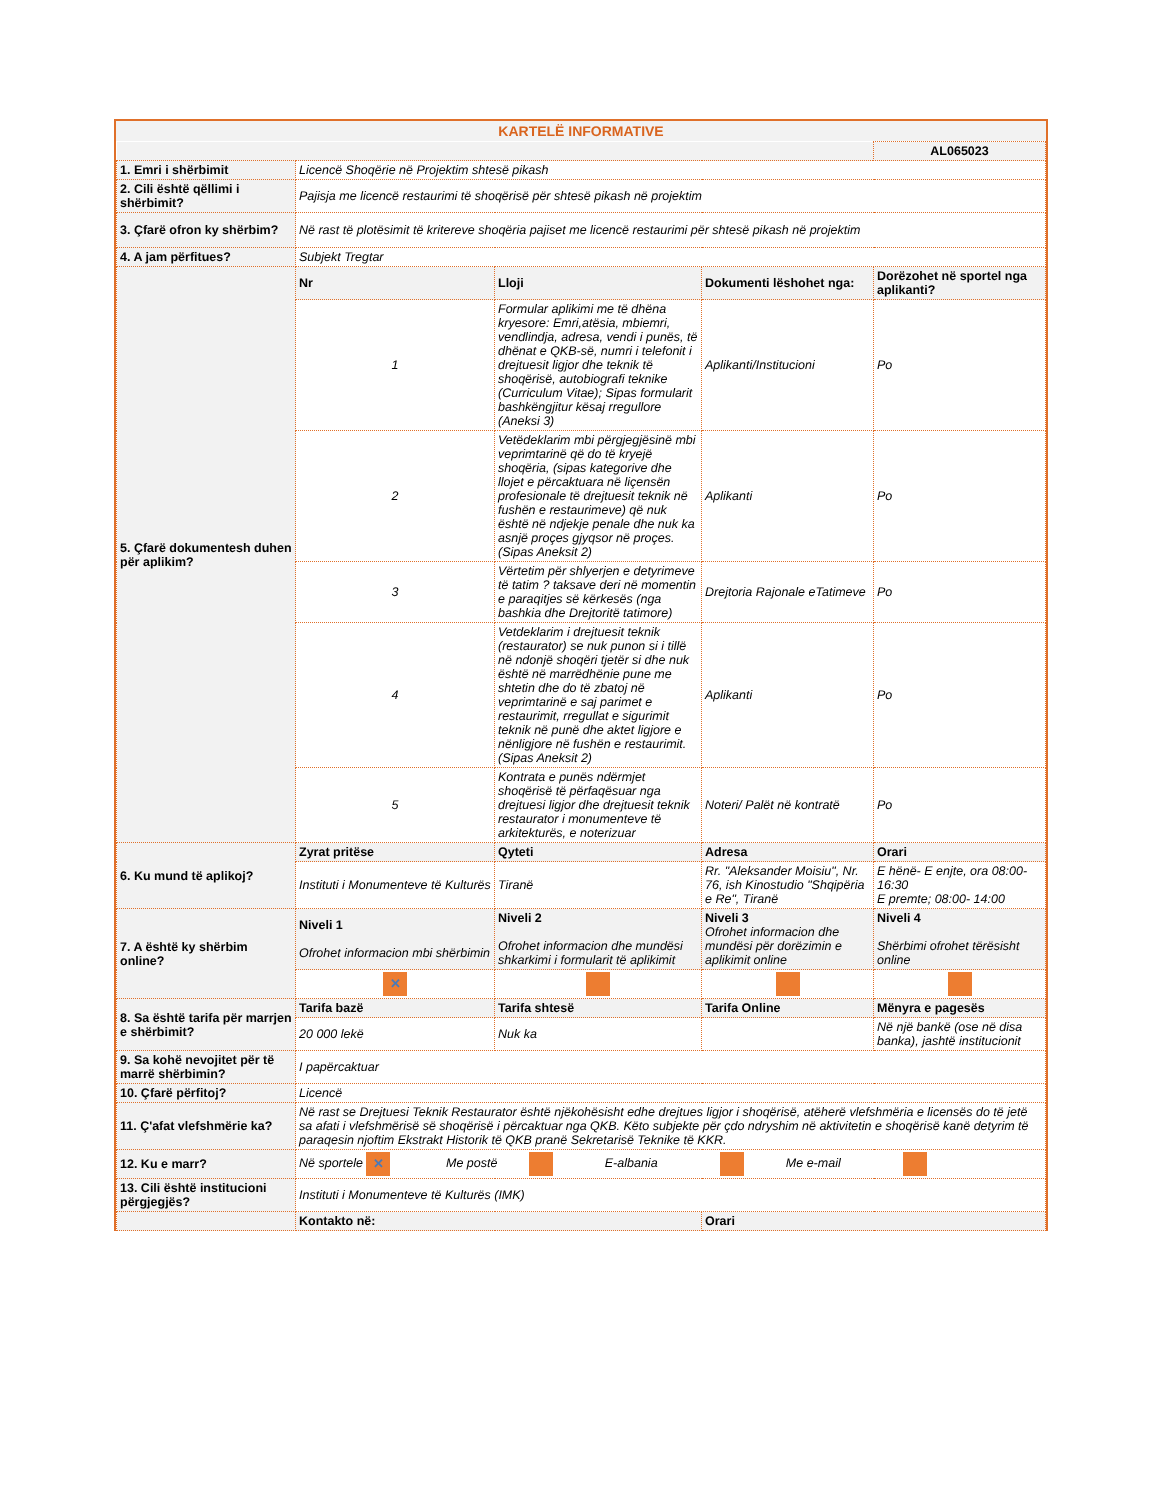KARTELË INFORMATIVE
| | | | | AL065023 |
| 1. Emri i shërbimit | Licencë Shoqërie në Projektim shtesë pikash | | | |
| 2. Cili është qëllimi i shërbimit? | Pajisja me licencë restaurimi të shoqërisë për shtesë pikash në projektim | | | |
| 3. Çfarë ofron ky shërbim? | Në rast të plotësimit të kritereve shoqëria pajiset me licencë restaurimi për shtesë pikash në projektim | | | |
| 4. A jam përfitues? | Subjekt Tregtar | | | |
| 5. Çfarë dokumentesh duhen për aplikim? | Nr | Lloji | Dokumenti lëshohet nga: | Dorëzohet në sportel nga aplikanti? |
| | 1 | Formular aplikimi me të dhëna kryesore: Emri,atësia, mbiemri, vendlindja, adresa, vendi i punës, të dhënat e QKB-së, numri i telefonit i drejtuesit ligjor dhe teknik të shoqërisë, autobiografi teknike (Curriculum Vitae); Sipas formularit bashkëngjitur kësaj rregullore (Aneksi 3) | Aplikanti/Institucioni | Po |
| | 2 | Vetëdeklarim mbi përgjegjësinë mbi veprimtarinë që do të kryejë shoqëria, (sipas kategorive dhe llojet e përcaktuara në liçensën profesionale të drejtuesit teknik në fushën e restaurimeve) që nuk është në ndjekje penale dhe nuk ka asnjë proçes gjyqsor në proçes.(Sipas Aneksit 2) | Aplikanti | Po |
| | 3 | Vërtetim për shlyerjen e detyrimeve të tatim ? taksave deri në momentin e paraqitjes së kërkesës (nga bashkia dhe Drejtoritë tatimore) | Drejtoria Rajonale eTatimeve | Po |
| | 4 | Vetdeklarim i drejtuesit teknik (restaurator) se nuk punon si i tillë në ndonjë shoqëri tjetër si dhe nuk është në marrëdhënie pune me shtetin dhe do të zbatoj në veprimtarinë e saj parimet e restaurimit, rregullat e sigurimit teknik në punë dhe aktet ligjore e nënligjore në fushën e restaurimit.(Sipas Aneksit 2) | Aplikanti | Po |
| | 5 | Kontrata e punës ndërmjet shoqërisë të përfaqësuar nga drejtuesi ligjor dhe drejtuesit teknik restaurator i monumenteve të arkitekturës, e noterizuar | Noteri/ Palët në kontratë | Po |
| 6. Ku mund të aplikoj? | Zyrat pritëse | Qyteti | Adresa | Orari |
| | Instituti i Monumenteve të Kulturës | Tiranë | Rr. "Aleksander Moisiu", Nr. 76, ish Kinostudio "Shqipëria e Re", Tiranë | E hënë- E enjte, ora 08:00-16:30 E premte; 08:00- 14:00 |
| 7. A është ky shërbim online? | Niveli 1 Ofrohet informacion mbi shërbimin | Niveli 2 Ofrohet informacion dhe mundësi shkarkimi i formularit të aplikimit | Niveli 3 Ofrohet informacion dhe mundësi për dorëzimin e aplikimit online | Niveli 4 Shërbimi ofrohet tërësisht online |
| | ✕ | | | |
| 8. Sa është tarifa për marrjen e shërbimit? | Tarifa bazë | Tarifa shtesë | Tarifa Online | Mënyra e pagesës |
| | 20 000 lekë | Nuk ka | | Në një bankë (ose në disa banka), jashtë institucionit |
| 9. Sa kohë nevojitet për të marrë shërbimin? | I papërcaktuar | | | |
| 10. Çfarë përfitoj? | Licencë | | | |
| 11. Ç'afat vlefshmërie ka? | Në rast se Drejtuesi Teknik Restaurator është njëkohësisht edhe drejtues ligjor i shoqërisë, atëherë vlefshmëria e licensës do të jetë sa afati i vlefshmërisë së shoqërisë i përcaktuar nga QKB. Këto subjekte për çdo ndryshim në aktivitetin e shoqërisë kanë detyrim të paraqesin njoftim Ekstrakt Historik të QKB pranë Sekretarisë Teknike të KKR. | | | |
| 12. Ku e marr? | Në sportele ✕ Me postë E-albania Me e-mail | | | |
| 13. Cili është institucioni përgjegjës? | Instituti i Monumenteve të Kulturës (IMK) | | | |
| | Kontakto në: | | Orari | |